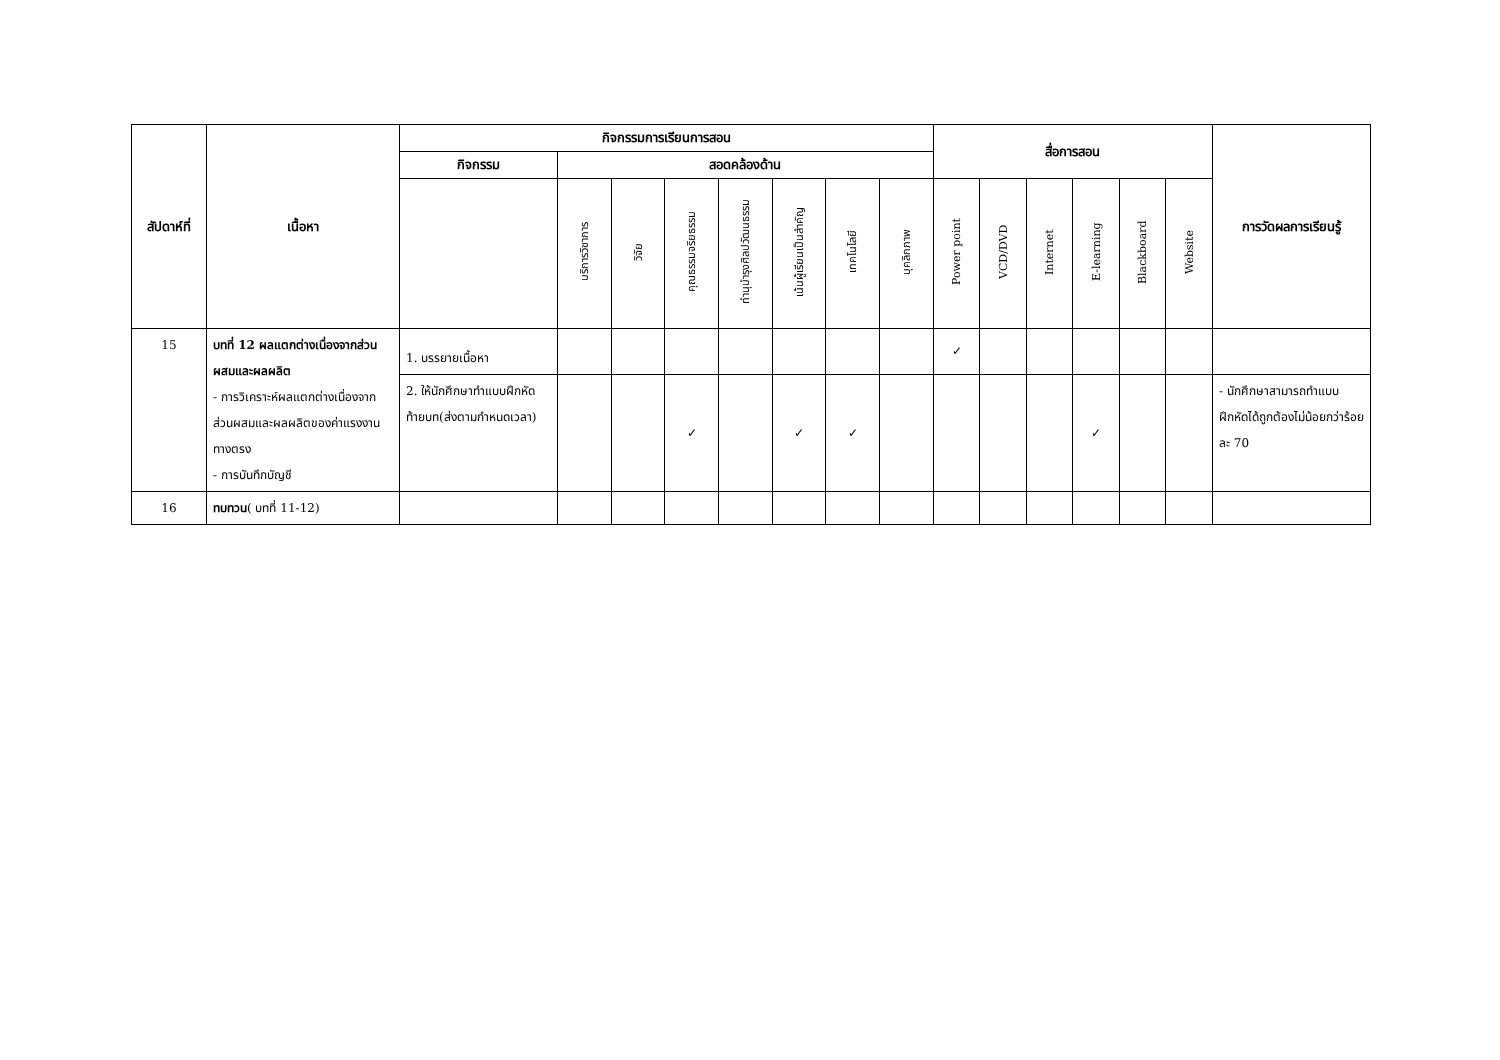| สัปดาห์ที่ | เนื้อหา | กิจกรรมการเรียนการสอน | | | | | | | | สื่อการสอน | | | | | | การวัดผลการเรียนรู้ |
| --- | --- | --- | --- | --- | --- | --- | --- | --- | --- | --- | --- | --- | --- | --- | --- | --- |
| | | กิจกรรม | สอดคล้องด้าน | | | | | | | | | | | | | |
| | | | บริการวิชาการ | วิจัย | คุณธรรมจริยธรรม | ทำนุบำรุงศิลปวัฒนธรรม | เน้นผู้เรียนเป็นสำคัญ | เทคโนโลยี | บุคลิกภาพ | Power point | VCD/DVD | Internet | E-learning | Blackboard | Website | |
| 15 | บทที่ 12 ผลแตกต่างเนื่องจากส่วนผสมและผลผลิต - การวิเคราะห์ผลแตกต่างเนื่องจากส่วนผสมและผลผลิตของค่าแรงงานทางตรง - การบันทึกบัญชี | 1. บรรยายเนื้อหา | | | | | | | | ✓ | | | | | | |
| | | 2. ให้นักศึกษาทำแบบฝึกหัดท้ายบท(ส่งตามกำหนดเวลา) | | | ✓ | | ✓ | ✓ | | | | | ✓ | | | - นักศึกษาสามารถทำแบบฝึกหัดได้ถูกต้องไม่น้อยกว่าร้อยละ 70 |
| 16 | ทบทวน ( บทที่ 11-12) | | | | | | | | | | | | | | | |